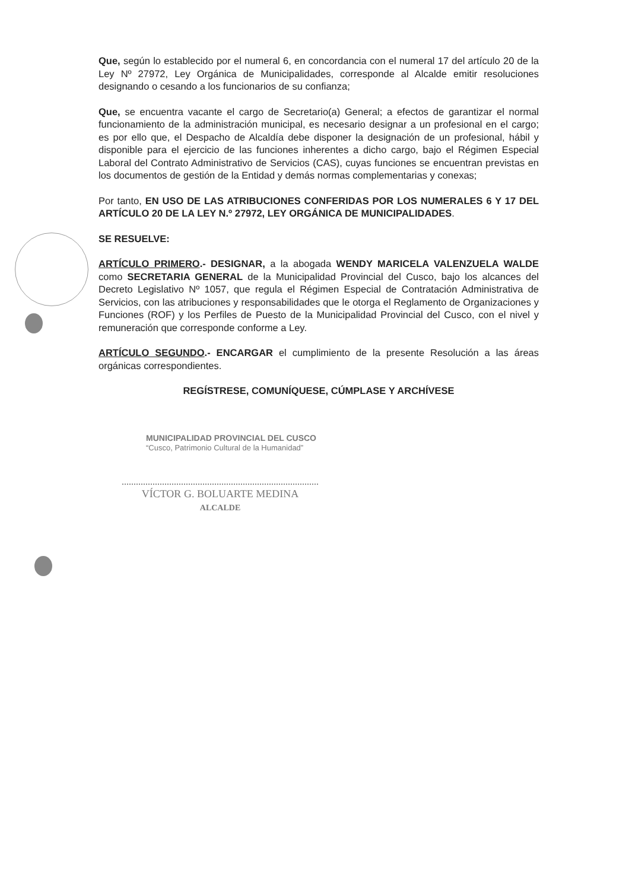Que, según lo establecido por el numeral 6, en concordancia con el numeral 17 del artículo 20 de la Ley Nº 27972, Ley Orgánica de Municipalidades, corresponde al Alcalde emitir resoluciones designando o cesando a los funcionarios de su confianza;
Que, se encuentra vacante el cargo de Secretario(a) General; a efectos de garantizar el normal funcionamiento de la administración municipal, es necesario designar a un profesional en el cargo; es por ello que, el Despacho de Alcaldía debe disponer la designación de un profesional, hábil y disponible para el ejercicio de las funciones inherentes a dicho cargo, bajo el Régimen Especial Laboral del Contrato Administrativo de Servicios (CAS), cuyas funciones se encuentran previstas en los documentos de gestión de la Entidad y demás normas complementarias y conexas;
Por tanto, EN USO DE LAS ATRIBUCIONES CONFERIDAS POR LOS NUMERALES 6 Y 17 DEL ARTÍCULO 20 DE LA LEY N.º 27972, LEY ORGÁNICA DE MUNICIPALIDADES.
SE RESUELVE:
ARTÍCULO PRIMERO.- DESIGNAR, a la abogada WENDY MARICELA VALENZUELA WALDE como SECRETARIA GENERAL de la Municipalidad Provincial del Cusco, bajo los alcances del Decreto Legislativo Nº 1057, que regula el Régimen Especial de Contratación Administrativa de Servicios, con las atribuciones y responsabilidades que le otorga el Reglamento de Organizaciones y Funciones (ROF) y los Perfiles de Puesto de la Municipalidad Provincial del Cusco, con el nivel y remuneración que corresponde conforme a Ley.
ARTÍCULO SEGUNDO.- ENCARGAR el cumplimiento de la presente Resolución a las áreas orgánicas correspondientes.
REGÍSTRESE, COMUNÍQUESE, CÚMPLASE Y ARCHÍVESE
MUNICIPALIDAD PROVINCIAL DEL CUSCO
“Cusco, Patrimonio Cultural de la Humanidad”
VÍCTOR G. BOLUARTE MEDINA
ALCALDE